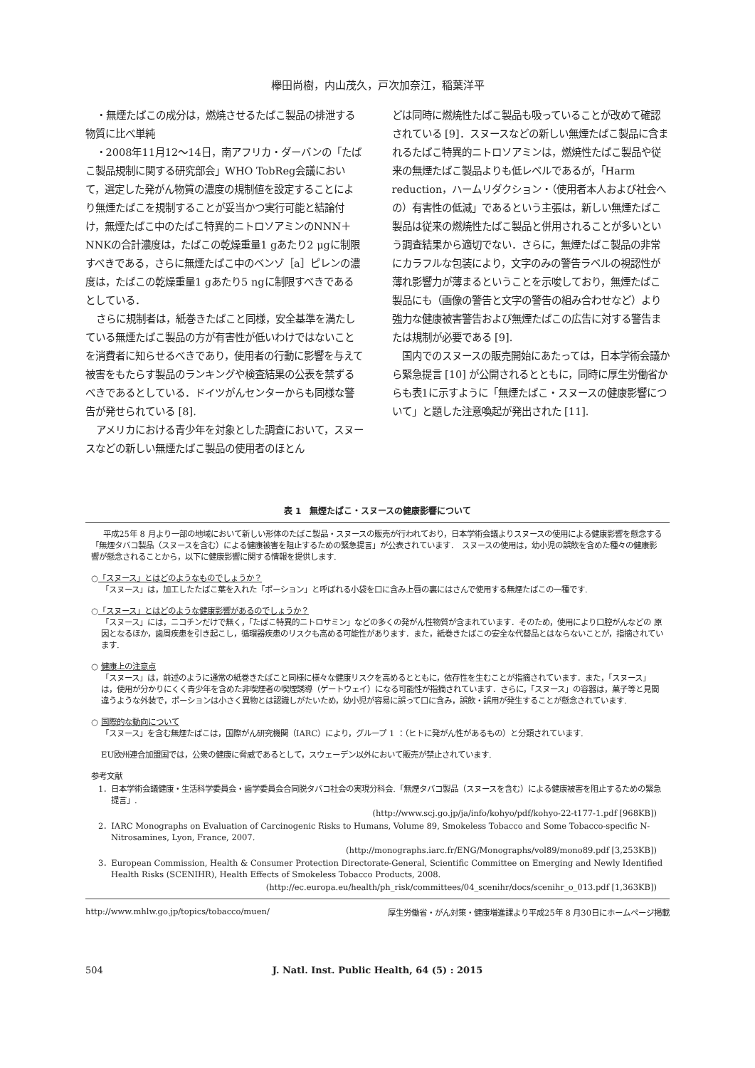欅田尚樹，内山茂久，戸次加奈江，稲葉洋平
・無煙たばこの成分は，燃焼させるたばこ製品の排泄する物質に比べ単純
・2008年11月12～14日，南アフリカ・ダーバンの「たばこ製品規制に関する研究部会」WHO TobReg会議において，選定した発がん物質の濃度の規制値を設定することにより無煙たばこを規制することが妥当かつ実行可能と結論付け，無煙たばこ中のたばこ特異的ニトロソアミンのNNN＋NNKの合計濃度は，たばこの乾燥重量1 gあたり2 μgに制限すべきである，さらに無煙たばこ中のベンゾ［a］ピレンの濃度は，たばこの乾燥重量1 gあたり5 ngに制限すべきであるとしている．
さらに規制者は，紙巻きたばこと同様，安全基準を満たしている無煙たばこ製品の方が有害性が低いわけではないことを消費者に知らせるべきであり，使用者の行動に影響を与えて被害をもたらす製品のランキングや検査結果の公表を禁ずるべきであるとしている．ドイツがんセンターからも同様な警告が発せられている [8].
アメリカにおける青少年を対象とした調査において，スヌースなどの新しい無煙たばこ製品の使用者のほとん
どは同時に燃焼性たばこ製品も吸っていることが改めて確認されている [9]．スヌースなどの新しい無煙たばこ製品に含まれるたばこ特異的ニトロソアミンは，燃焼性たばこ製品や従来の無煙たばこ製品よりも低レベルであるが，「Harm reduction，ハームリダクション・（使用者本人および社会への）有害性の低減」であるという主張は，新しい無煙たばこ製品は従来の燃焼性たばこ製品と併用されることが多いという調査結果から適切でない．さらに，無煙たばこ製品の非常にカラフルな包装により，文字のみの警告ラベルの視認性が薄れ影響力が薄まるということを示唆しており，無煙たばこ製品にも（画像の警告と文字の警告の組み合わせなど）より強力な健康被害警告および無煙たばこの広告に対する警告または規制が必要である [9].
国内でのスヌースの販売開始にあたっては，日本学術会議から緊急提言 [10] が公開されるとともに，同時に厚生労働省からも表1に示すように「無煙たばこ・スヌースの健康影響について」と題した注意喚起が発出された [11].
表 1　無煙たばこ・スヌースの健康影響について
平成25年 8 月より一部の地域において新しい形体のたばこ製品・スヌースの販売が行われており，日本学術会議よりスヌースの使用による健康影響を懸念する「無煙タバコ製品（スヌースを含む）による健康被害を阻止するための緊急提言」が公表されています．　スヌースの使用は，幼小児の誤飲を含めた種々の健康影響が懸念されることから，以下に健康影響に関する情報を提供します.
○「スヌース」とはどのようなものでしょうか？
「スヌース」は，加工したたばこ葉を入れた「ポーション」と呼ばれる小袋を口に含み上唇の裏にはさんで使用する無煙たばこの一種です.
○「スヌース」とはどのような健康影響があるのでしょうか？
「スヌース」には，ニコチンだけで無く，「たばこ特異的ニトロサミン」などの多くの発がん性物質が含まれています．そのため，使用により口腔がんなどの 原因となるほか，歯周疾患を引き起こし，循環器疾患のリスクも高める可能性があります．また，紙巻きたばこの安全な代替品とはならないことが，指摘されています.
○ 健康上の注意点
「スヌース」は，前述のように通常の紙巻きたばこと同様に様々な健康リスクを高めるとともに，依存性を生むことが指摘されています．また，「スヌース」は，使用が分かりにくく青少年を含めた非喫煙者の喫煙誘導（ゲートウェイ）になる可能性が指摘されています．さらに，「スヌース」の容器は，菓子等と見間違うような外装で，ポーションは小さく異物とは認識しがたいため，幼小児が容易に誤って口に含み，誤飲・誤用が発生することが懸念されています.
○ 国際的な動向について
「スヌース」を含む無煙たばこは，国際がん研究機関（IARC）により，グループ 1 ：（ヒトに発がん性があるもの）と分類されています.
EU欧州連合加盟国では，公衆の健康に脅威であるとして，スウェーデン以外において販売が禁止されています.
参考文献
1．日本学術会議健康・生活科学委員会・歯学委員会合同脱タバコ社会の実現分科会.「無煙タバコ製品（スヌースを含む）による健康被害を阻止するための緊急提言」.
(http://www.scj.go.jp/ja/info/kohyo/pdf/kohyo-22-t177-1.pdf [968KB])
2．IARC Monographs on Evaluation of Carcinogenic Risks to Humans, Volume 89, Smokeless Tobacco and Some Tobacco-specific N-Nitrosamines, Lyon, France, 2007.
(http://monographs.iarc.fr/ENG/Monographs/vol89/mono89.pdf [3,253KB])
3．European Commission, Health & Consumer Protection Directorate-General, Scientific Committee on Emerging and Newly Identified Health Risks (SCENIHR), Health Effects of Smokeless Tobacco Products, 2008.
(http://ec.europa.eu/health/ph_risk/committees/04_scenihr/docs/scenihr_o_013.pdf [1,363KB])
http://www.mhlw.go.jp/topics/tobacco/muen/ 厚生労働省・がん対策・健康増進課より平成25年 8 月30日にホームページ掲載
504 J. Natl. Inst. Public Health, 64 (5) : 2015